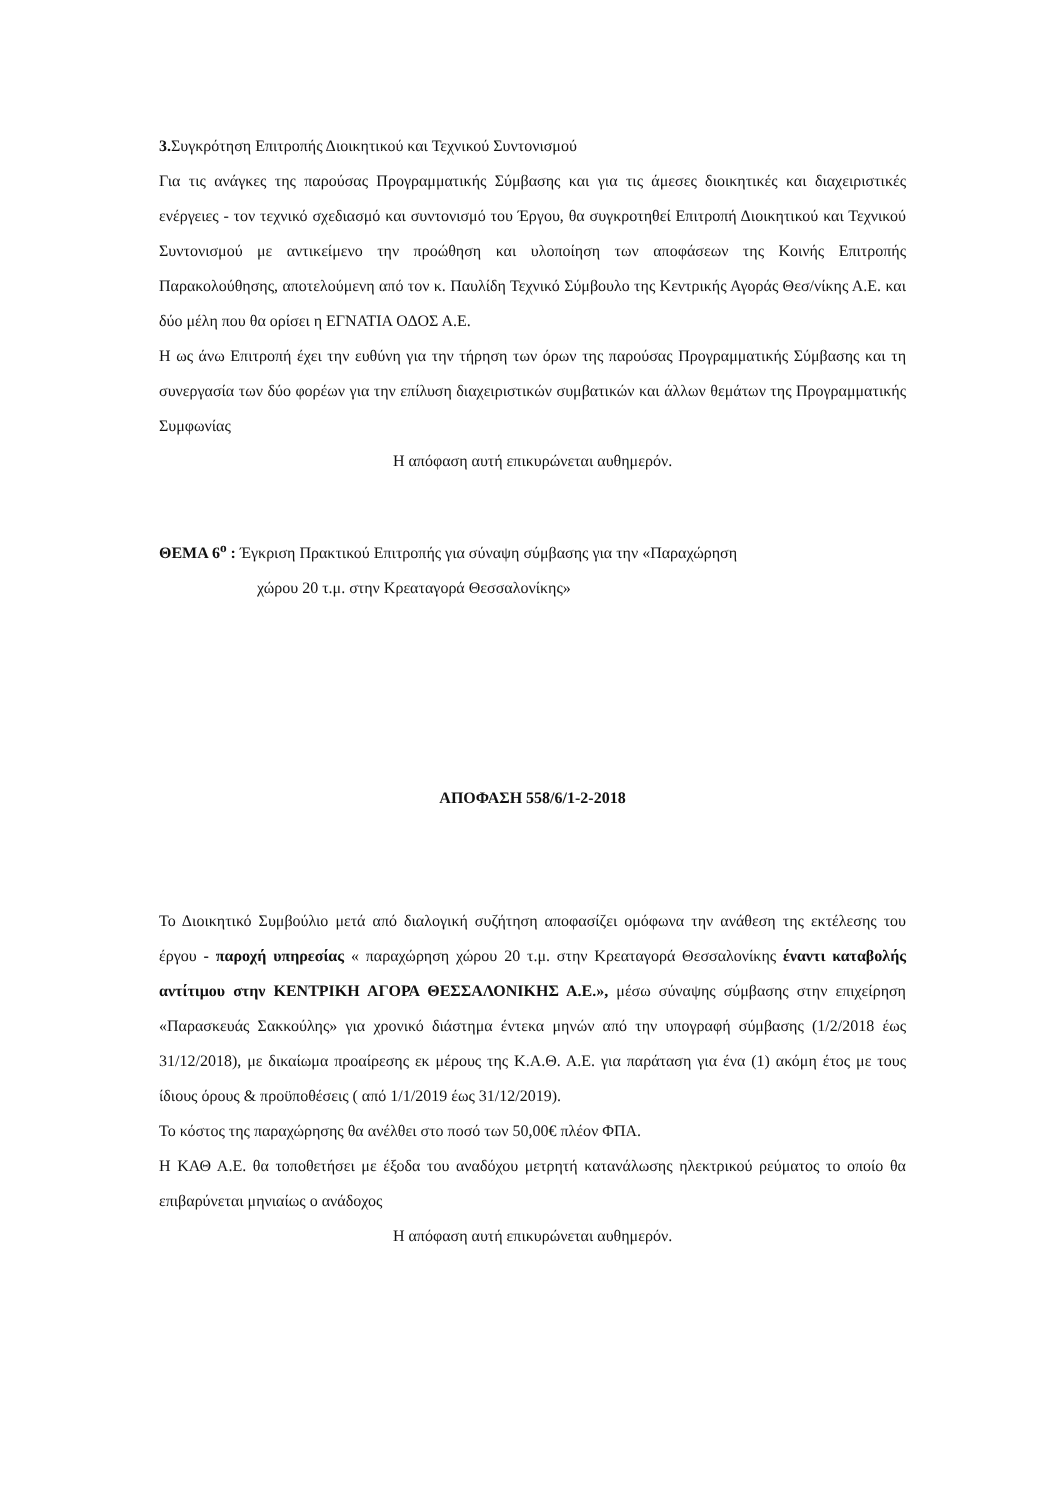3. Συγκρότηση Επιτροπής Διοικητικού και Τεχνικού Συντονισμού
Για τις ανάγκες της παρούσας Προγραμματικής Σύμβασης και για τις άμεσες διοικητικές και διαχειριστικές ενέργειες - τον τεχνικό σχεδιασμό και συντονισμό του Έργου, θα συγκροτηθεί Επιτροπή Διοικητικού και Τεχνικού Συντονισμού με αντικείμενο την προώθηση και υλοποίηση των αποφάσεων της Κοινής Επιτροπής Παρακολούθησης, αποτελούμενη από τον κ. Παυλίδη Τεχνικό Σύμβουλο της Κεντρικής Αγοράς Θεσ/νίκης Α.Ε. και δύο μέλη που θα ορίσει η ΕΓΝΑΤΙΑ ΟΔΟΣ Α.Ε.
Η ως άνω Επιτροπή έχει την ευθύνη για την τήρηση των όρων της παρούσας Προγραμματικής Σύμβασης και τη συνεργασία των δύο φορέων για την επίλυση διαχειριστικών συμβατικών και άλλων θεμάτων της Προγραμματικής Συμφωνίας
Η απόφαση αυτή επικυρώνεται αυθημερόν.
ΘΕΜΑ 6<sup>ο</sup> : Έγκριση Πρακτικού Επιτροπής για σύναψη σύμβασης για την «Παραχώρηση
χώρου 20 τ.μ. στην Κρεαταγορά Θεσσαλονίκης»
ΑΠΟΦΑΣΗ 558/6/1-2-2018
Το Διοικητικό Συμβούλιο μετά από διαλογική συζήτηση αποφασίζει ομόφωνα την ανάθεση της εκτέλεσης του έργου - παροχή υπηρεσίας « παραχώρηση χώρου 20 τ.μ. στην Κρεαταγορά Θεσσαλονίκης έναντι καταβολής αντίτιμου στην ΚΕΝΤΡΙΚΗ ΑΓΟΡΑ ΘΕΣΣΑΛΟΝΙΚΗΣ Α.Ε.», μέσω σύναψης σύμβασης στην επιχείρηση «Παρασκευάς Σακκούλης» για χρονικό διάστημα έντεκα μηνών από την υπογραφή σύμβασης (1/2/2018 έως 31/12/2018), με δικαίωμα προαίρεσης εκ μέρους της Κ.Α.Θ. Α.Ε. για παράταση για ένα (1) ακόμη έτος με τους ίδιους όρους & προϋποθέσεις ( από 1/1/2019 έως 31/12/2019).
Το κόστος της παραχώρησης θα ανέλθει στο ποσό των 50,00€ πλέον ΦΠΑ.
Η ΚΑΘ Α.Ε. θα τοποθετήσει με έξοδα του αναδόχου μετρητή κατανάλωσης ηλεκτρικού ρεύματος το οποίο θα επιβαρύνεται μηνιαίως ο ανάδοχος
Η απόφαση αυτή επικυρώνεται αυθημερόν.